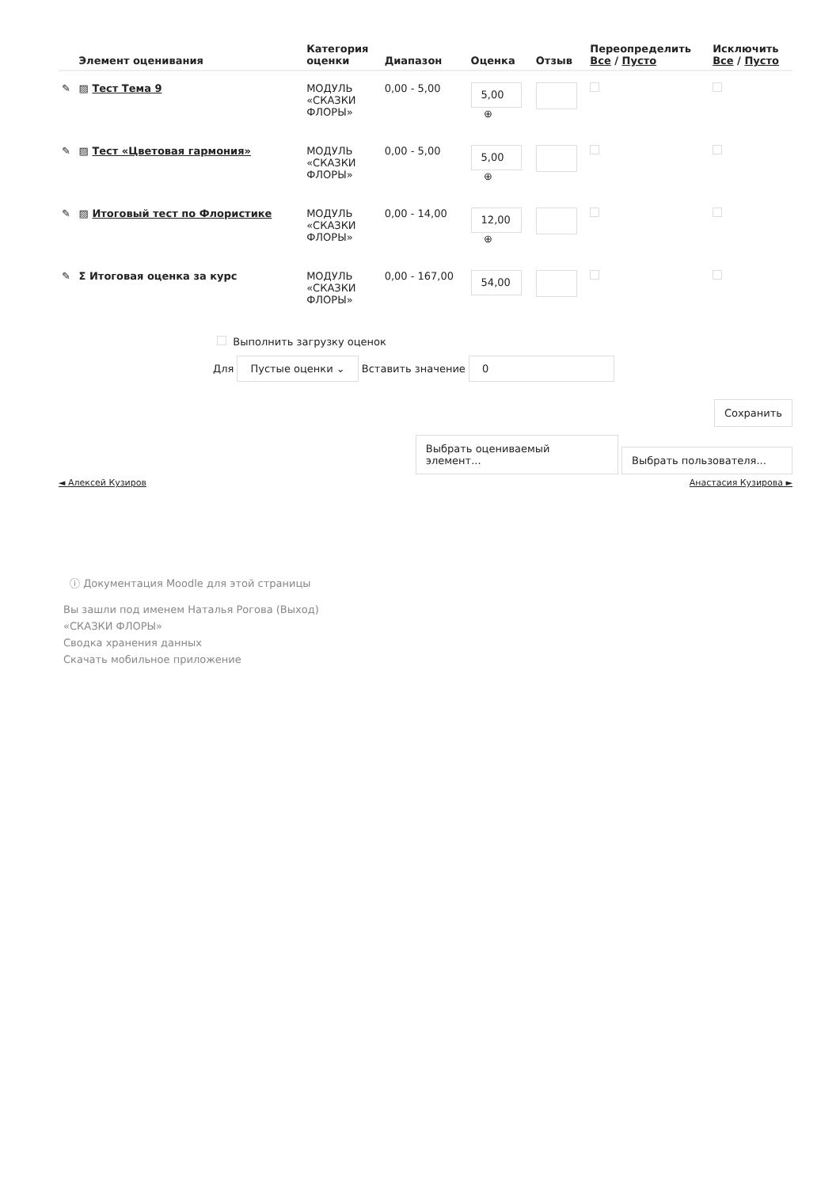| | Элемент оценивания | Категория оценки | Диапазон | Оценка | Отзыв | Переопределить Все / Пусто | Исключить Все / Пусто |
| --- | --- | --- | --- | --- | --- | --- | --- |
| ✎ | ▨ Тест Тема 9 | МОДУЛЬ «СКАЗКИ ФЛОРЫ» | 0,00 - 5,00 | 5,00 ⊕ | | | |
| ✎ | ▨ Тест «Цветовая гармония» | МОДУЛЬ «СКАЗКИ ФЛОРЫ» | 0,00 - 5,00 | 5,00 ⊕ | | | |
| ✎ | ▨ Итоговый тест по Флористике | МОДУЛЬ «СКАЗКИ ФЛОРЫ» | 0,00 - 14,00 | 12,00 ⊕ | | | |
| ✎ | Σ Итоговая оценка за курс | МОДУЛЬ «СКАЗКИ ФЛОРЫ» | 0,00 - 167,00 | 54,00 | | | |
Выполнить загрузку оценок
Для Пустые оценки ⌄ Вставить значение 0
Сохранить
Выбрать оцениваемый элемент... Выбрать пользователя...
◄ Алексей Кузиров Анастасия Кузирова ►
ⓘ Документация Moodle для этой страницы
Вы зашли под именем Наталья Рогова (Выход)
«СКАЗКИ ФЛОРЫ»
Сводка хранения данных
Скачать мобильное приложение